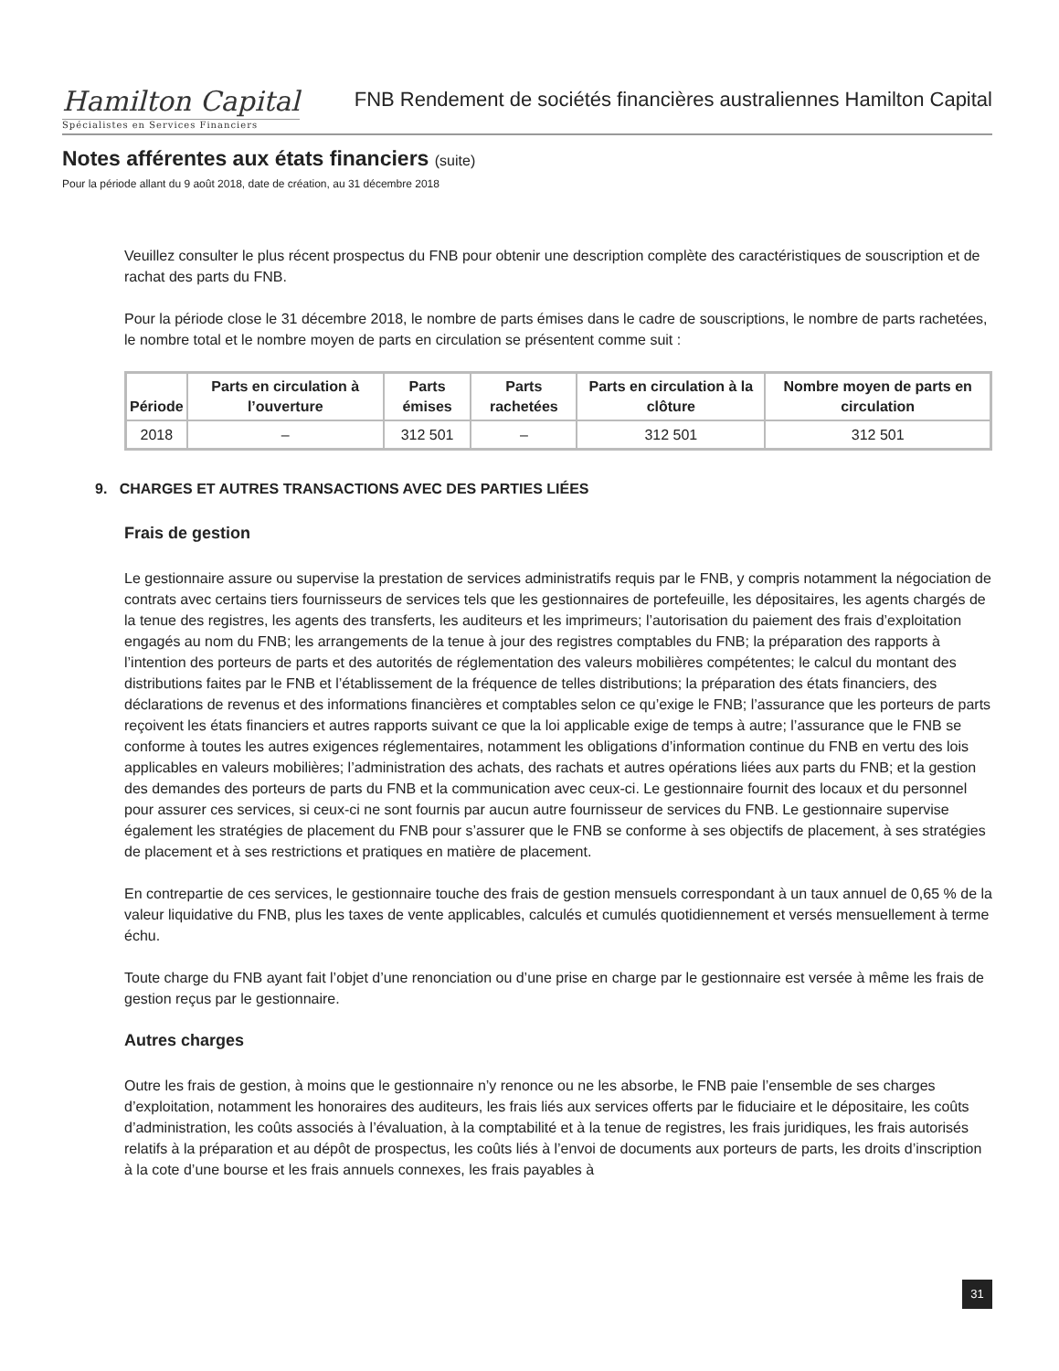Hamilton Capital
Spécialistes en Services Financiers
FNB Rendement de sociétés financières australiennes Hamilton Capital
Notes afférentes aux états financiers (suite)
Pour la période allant du 9 août 2018, date de création, au 31 décembre 2018
Veuillez consulter le plus récent prospectus du FNB pour obtenir une description complète des caractéristiques de souscription et de rachat des parts du FNB.
Pour la période close le 31 décembre 2018, le nombre de parts émises dans le cadre de souscriptions, le nombre de parts rachetées, le nombre total et le nombre moyen de parts en circulation se présentent comme suit :
| Période | Parts en circulation à l’ouverture | Parts émises | Parts rachetées | Parts en circulation à la clôture | Nombre moyen de parts en circulation |
| --- | --- | --- | --- | --- | --- |
| 2018 | – | 312 501 | – | 312 501 | 312 501 |
9. CHARGES ET AUTRES TRANSACTIONS AVEC DES PARTIES LIÉES
Frais de gestion
Le gestionnaire assure ou supervise la prestation de services administratifs requis par le FNB, y compris notamment la négociation de contrats avec certains tiers fournisseurs de services tels que les gestionnaires de portefeuille, les dépositaires, les agents chargés de la tenue des registres, les agents des transferts, les auditeurs et les imprimeurs; l’autorisation du paiement des frais d’exploitation engagés au nom du FNB; les arrangements de la tenue à jour des registres comptables du FNB; la préparation des rapports à l’intention des porteurs de parts et des autorités de réglementation des valeurs mobilières compétentes; le calcul du montant des distributions faites par le FNB et l’établissement de la fréquence de telles distributions; la préparation des états financiers, des déclarations de revenus et des informations financières et comptables selon ce qu’exige le FNB; l’assurance que les porteurs de parts reçoivent les états financiers et autres rapports suivant ce que la loi applicable exige de temps à autre; l’assurance que le FNB se conforme à toutes les autres exigences réglementaires, notamment les obligations d’information continue du FNB en vertu des lois applicables en valeurs mobilières; l’administration des achats, des rachats et autres opérations liées aux parts du FNB; et la gestion des demandes des porteurs de parts du FNB et la communication avec ceux-ci. Le gestionnaire fournit des locaux et du personnel pour assurer ces services, si ceux-ci ne sont fournis par aucun autre fournisseur de services du FNB. Le gestionnaire supervise également les stratégies de placement du FNB pour s’assurer que le FNB se conforme à ses objectifs de placement, à ses stratégies de placement et à ses restrictions et pratiques en matière de placement.
En contrepartie de ces services, le gestionnaire touche des frais de gestion mensuels correspondant à un taux annuel de 0,65 % de la valeur liquidative du FNB, plus les taxes de vente applicables, calculés et cumulés quotidiennement et versés mensuellement à terme échu.
Toute charge du FNB ayant fait l’objet d’une renonciation ou d’une prise en charge par le gestionnaire est versée à même les frais de gestion reçus par le gestionnaire.
Autres charges
Outre les frais de gestion, à moins que le gestionnaire n’y renonce ou ne les absorbe, le FNB paie l’ensemble de ses charges d’exploitation, notamment les honoraires des auditeurs, les frais liés aux services offerts par le fiduciaire et le dépositaire, les coûts d’administration, les coûts associés à l’évaluation, à la comptabilité et à la tenue de registres, les frais juridiques, les frais autorisés relatifs à la préparation et au dépôt de prospectus, les coûts liés à l’envoi de documents aux porteurs de parts, les droits d’inscription à la cote d’une bourse et les frais annuels connexes, les frais payables à
31